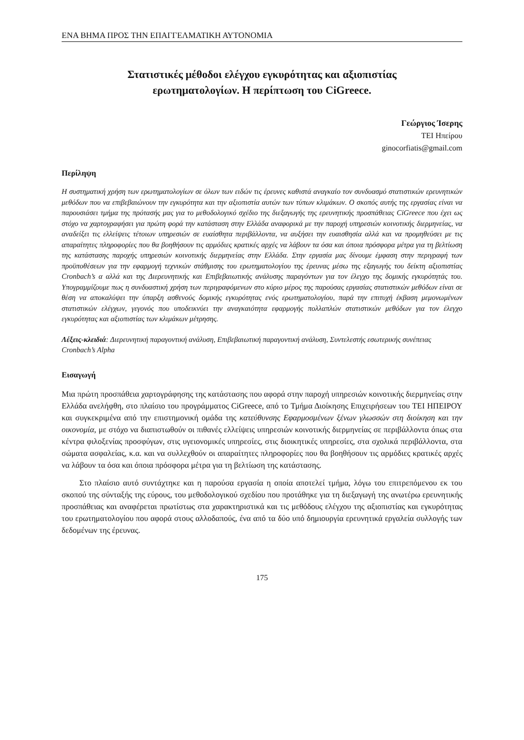ΕΝΑ ΒΗΜΑ ΠΡΟΣ ΤΗΝ ΕΠΑΓΓΕΛΜΑΤΙΚΗ ΑΥΤΟΝΟΜΙΑ
Στατιστικές μέθοδοι ελέγχου εγκυρότητας και αξιοπιστίας
ερωτηματολογίων. Η περίπτωση του CiGreece.
Γεώργιος Ίσερης
ΤΕΙ Ηπείρου
ginocorfiatis@gmail.com
Περίληψη
Η συστηματική χρήση των ερωτηματολογίων σε όλων των ειδών τις έρευνες καθιστά αναγκαίο τον συνδυασμό στατιστικών ερευνητικών μεθόδων που να επιβεβαιώνουν την εγκυρότητα και την αξιοπιστία αυτών των τύπων κλιμάκων. Ο σκοπός αυτής της εργασίας είναι να παρουσιάσει τμήμα της πρότασής μας για το μεθοδολογικό σχέδιο της διεξαγωγής της ερευνητικής προσπάθειας CiGreece που έχει ως στόχο να χαρτογραφήσει για πρώτη φορά την κατάσταση στην Ελλάδα αναφορικά με την παροχή υπηρεσιών κοινοτικής διερμηνείας, να αναδείξει τις ελλείψεις τέτοιων υπηρεσιών σε ευαίσθητα περιβάλλοντα, να αυξήσει την ευαισθησία αλλά και να προμηθεύσει με τις απαραίτητες πληροφορίες που θα βοηθήσουν τις αρμόδιες κρατικές αρχές να λάβουν τα όσα και όποια πρόσφορα μέτρα για τη βελτίωση της κατάστασης παροχής υπηρεσιών κοινοτικής διερμηνείας στην Ελλάδα. Στην εργασία μας δίνουμε έμφαση στην περιγραφή των προϋποθέσεων για την εφαρμογή τεχνικών στάθμισης του ερωτηματολογίου της έρευνας μέσω της εξαγωγής του δείκτη αξιοπιστίας Cronbach’s α αλλά και της Διερευνητικής και Επιβεβαιωτικής ανάλυσης παραγόντων για τον έλεγχο της δομικής εγκυρότητάς του. Υπογραμμίζουμε πως η συνδυαστική χρήση των περιγραφόμενων στο κύριο μέρος της παρούσας εργασίας στατιστικών μεθόδων είναι σε θέση να αποκαλύψει την ύπαρξη ασθενούς δομικής εγκυρότητας ενός ερωτηματολογίου, παρά την επιτυχή έκβαση μεμονωμένων στατιστικών ελέγχων, γεγονός που υποδεικνύει την αναγκαιότητα εφαρμογής πολλαπλών στατιστικών μεθόδων για τον έλεγχο εγκυρότητας και αξιοπιστίας των κλιμάκων μέτρησης.
Λέξεις-κλειδιά: Διερευνητική παραγοντική ανάλυση, Επιβεβαιωτική παραγοντική ανάλυση, Συντελεστής εσωτερικής συνέπειας Cronbach’s Alpha
Εισαγωγή
Μια πρώτη προσπάθεια χαρτογράφησης της κατάστασης που αφορά στην παροχή υπηρεσιών κοινοτικής διερμηνείας στην Ελλάδα ανελήφθη, στο πλαίσιο του προγράμματος CiGreece, από το Τμήμα Διοίκησης Επιχειρήσεων του ΤΕΙ ΗΠΕΙΡΟΥ και συγκεκριμένα από την επιστημονική ομάδα της κατεύθυνσης Εφαρμοσμένων ξένων γλωσσών στη διοίκηση και την οικονομία, με στόχο να διαπιστωθούν οι πιθανές ελλείψεις υπηρεσιών κοινοτικής διερμηνείας σε περιβάλλοντα όπως στα κέντρα φιλοξενίας προσφύγων, στις υγειονομικές υπηρεσίες, στις διοικητικές υπηρεσίες, στα σχολικά περιβάλλοντα, στα σώματα ασφαλείας, κ.α. και να συλλεχθούν οι απαραίτητες πληροφορίες που θα βοηθήσουν τις αρμόδιες κρατικές αρχές να λάβουν τα όσα και όποια πρόσφορα μέτρα για τη βελτίωση της κατάστασης.
Στο πλαίσιο αυτό συντάχτηκε και η παρούσα εργασία η οποία αποτελεί τμήμα, λόγω του επιτρεπόμενου εκ του σκοπού της σύνταξής της εύρους, του μεθοδολογικού σχεδίου που προτάθηκε για τη διεξαγωγή της ανωτέρω ερευνητικής προσπάθειας και αναφέρεται πρωτίστως στα χαρακτηριστικά και τις μεθόδους ελέγχου της αξιοπιστίας και εγκυρότητας του ερωτηματολογίου που αφορά στους αλλοδαπούς, ένα από τα δύο υπό δημιουργία ερευνητικά εργαλεία συλλογής των δεδομένων της έρευνας.
175